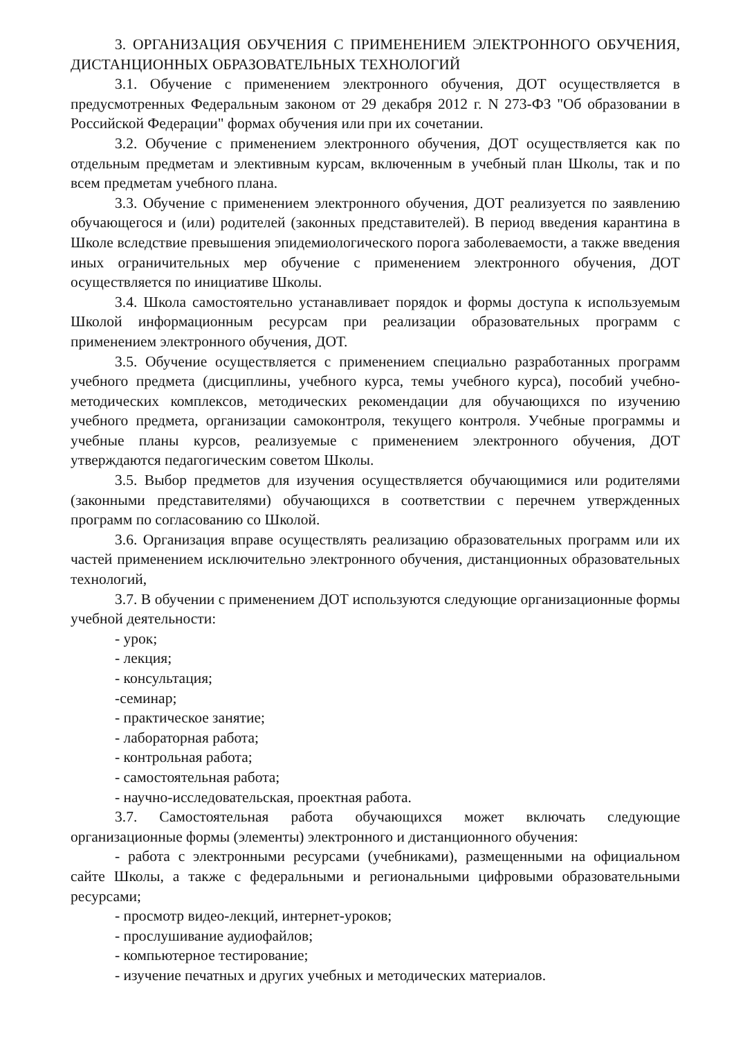3. ОРГАНИЗАЦИЯ ОБУЧЕНИЯ С ПРИМЕНЕНИЕМ ЭЛЕКТРОННОГО ОБУЧЕНИЯ, ДИСТАНЦИОННЫХ ОБРАЗОВАТЕЛЬНЫХ ТЕХНОЛОГИЙ
3.1. Обучение с применением электронного обучения, ДОТ осуществляется в предусмотренных Федеральным законом от 29 декабря 2012 г. N 273-ФЗ "Об образовании в Российской Федерации" формах обучения или при их сочетании.
3.2. Обучение с применением электронного обучения, ДОТ осуществляется как по отдельным предметам и элективным курсам, включенным в учебный план Школы, так и по всем предметам учебного плана.
3.3. Обучение с применением электронного обучения, ДОТ реализуется по заявлению обучающегося и (или) родителей (законных представителей). В период введения карантина в Школе вследствие превышения эпидемиологического порога заболеваемости, а также введения иных ограничительных мер обучение с применением электронного обучения, ДОТ осуществляется по инициативе Школы.
3.4. Школа самостоятельно устанавливает порядок и формы доступа к используемым Школой информационным ресурсам при реализации образовательных программ с применением электронного обучения, ДОТ.
3.5. Обучение осуществляется с применением специально разработанных программ учебного предмета (дисциплины, учебного курса, темы учебного курса), пособий учебно-методических комплексов, методических рекомендации для обучающихся по изучению учебного предмета, организации самоконтроля, текущего контроля. Учебные программы и учебные планы курсов, реализуемые с применением электронного обучения, ДОТ утверждаются педагогическим советом Школы.
3.5. Выбор предметов для изучения осуществляется обучающимися или родителями (законными представителями) обучающихся в соответствии с перечнем утвержденных программ по согласованию со Школой.
3.6. Организация вправе осуществлять реализацию образовательных программ или их частей применением исключительно электронного обучения, дистанционных образовательных технологий,
3.7. В обучении с применением ДОТ используются следующие организационные формы учебной деятельности:
- урок;
- лекция;
- консультация;
-семинар;
- практическое занятие;
- лабораторная работа;
- контрольная работа;
- самостоятельная работа;
- научно-исследовательская, проектная работа.
3.7. Самостоятельная работа обучающихся может включать следующие организационные формы (элементы) электронного и дистанционного обучения:
- работа с электронными ресурсами (учебниками), размещенными на официальном сайте Школы, а также с федеральными и региональными цифровыми образовательными ресурсами;
- просмотр видео-лекций, интернет-уроков;
- прослушивание аудиофайлов;
- компьютерное тестирование;
- изучение печатных и других учебных и методических материалов.